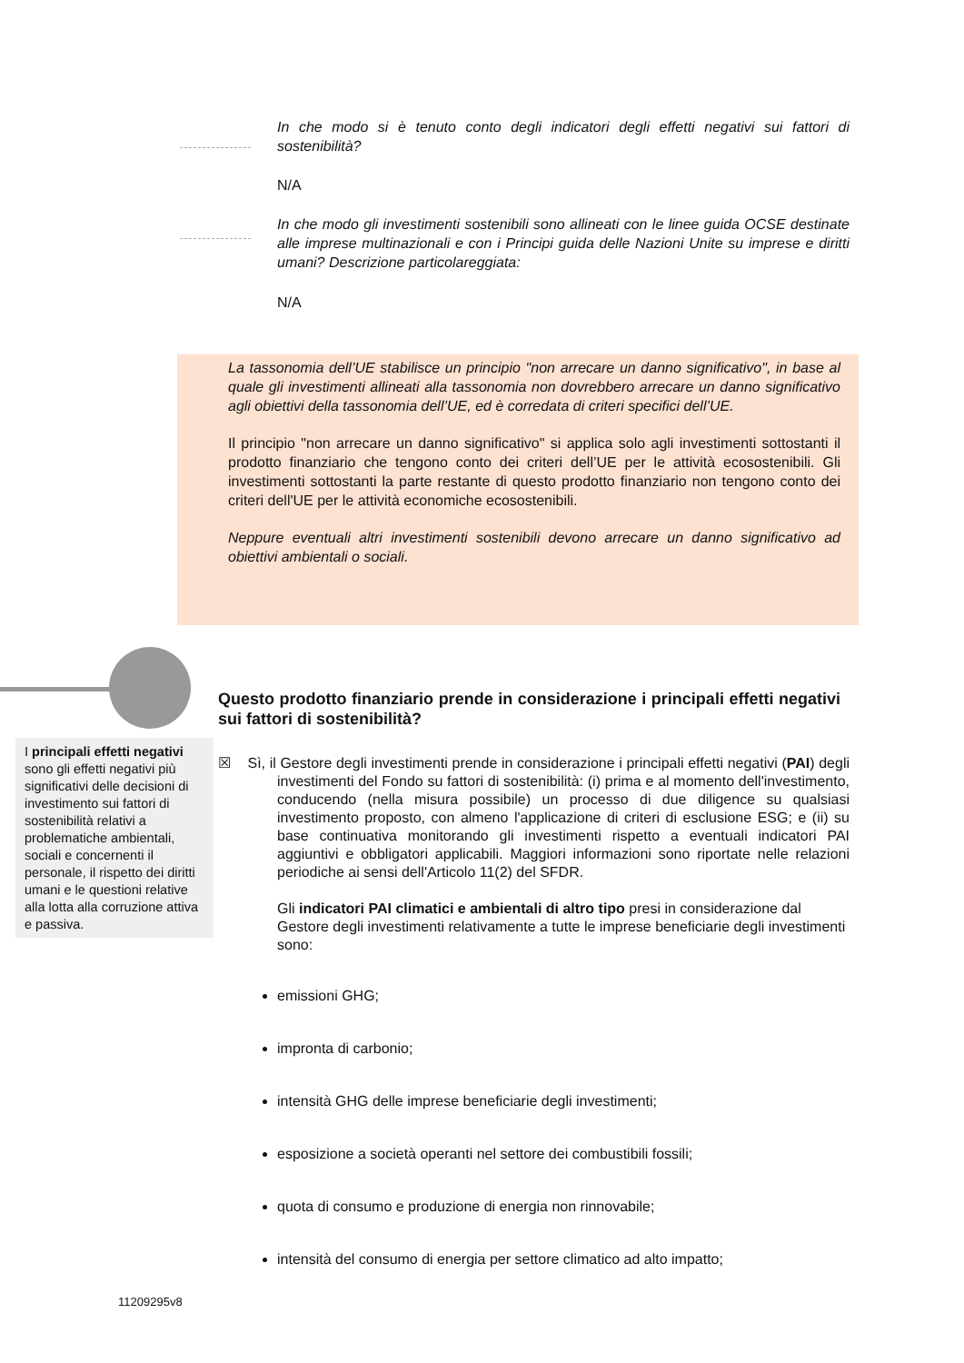In che modo si è tenuto conto degli indicatori degli effetti negativi sui fattori di sostenibilità?
N/A
In che modo gli investimenti sostenibili sono allineati con le linee guida OCSE destinate alle imprese multinazionali e con i Principi guida delle Nazioni Unite su imprese e diritti umani? Descrizione particolareggiata:
N/A
La tassonomia dell’UE stabilisce un principio "non arrecare un danno significativo", in base al quale gli investimenti allineati alla tassonomia non dovrebbero arrecare un danno significativo agli obiettivi della tassonomia dell’UE, ed è corredata di criteri specifici dell’UE.
Il principio "non arrecare un danno significativo" si applica solo agli investimenti sottostanti il prodotto finanziario che tengono conto dei criteri dell’UE per le attività ecosostenibili. Gli investimenti sottostanti la parte restante di questo prodotto finanziario non tengono conto dei criteri dell'UE per le attività economiche ecosostenibili.
Neppure eventuali altri investimenti sostenibili devono arrecare un danno significativo ad obiettivi ambientali o sociali.
Questo prodotto finanziario prende in considerazione i principali effetti negativi sui fattori di sostenibilità?
I principali effetti negativi sono gli effetti negativi più significativi delle decisioni di investimento sui fattori di sostenibilità relativi a problematiche ambientali, sociali e concernenti il personale, il rispetto dei diritti umani e le questioni relative alla lotta alla corruzione attiva e passiva.
☒ Sì, il Gestore degli investimenti prende in considerazione i principali effetti negativi (PAI) degli investimenti del Fondo su fattori di sostenibilità: (i) prima e al momento dell'investimento, conducendo (nella misura possibile) un processo di due diligence su qualsiasi investimento proposto, con almeno l'applicazione di criteri di esclusione ESG; e (ii) su base continuativa monitorando gli investimenti rispetto a eventuali indicatori PAI aggiuntivi e obbligatori applicabili. Maggiori informazioni sono riportate nelle relazioni periodiche ai sensi dell'Articolo 11(2) del SFDR.
Gli indicatori PAI climatici e ambientali di altro tipo presi in considerazione dal Gestore degli investimenti relativamente a tutte le imprese beneficiarie degli investimenti sono:
emissioni GHG;
impronta di carbonio;
intensità GHG delle imprese beneficiarie degli investimenti;
esposizione a società operanti nel settore dei combustibili fossili;
quota di consumo e produzione di energia non rinnovabile;
intensità del consumo di energia per settore climatico ad alto impatto;
11209295v8